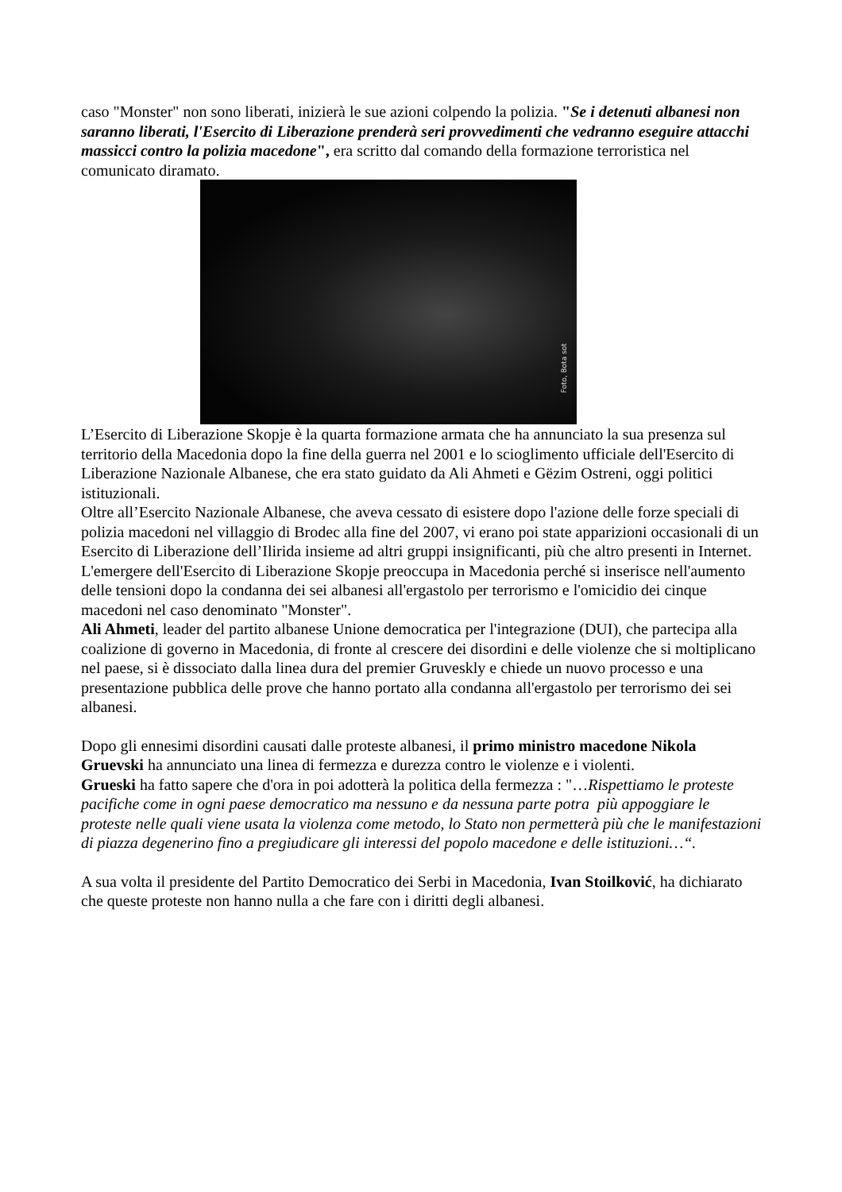caso "Monster" non sono liberati, inizierà le sue azioni colpendo la polizia. "Se i detenuti albanesi non saranno liberati, l'Esercito di Liberazione prenderà seri provvedimenti che vedranno eseguire attacchi massicci contro la polizia macedone", era scritto dal comando della formazione terroristica nel comunicato diramato.
Foto, Bota sot
L’Esercito di Liberazione Skopje è la quarta formazione armata che ha annunciato la sua presenza sul territorio della Macedonia dopo la fine della guerra nel 2001 e lo scioglimento ufficiale dell'Esercito di Liberazione Nazionale Albanese, che era stato guidato da Ali Ahmeti e Gëzim Ostreni, oggi politici istituzionali.
Oltre all’Esercito Nazionale Albanese, che aveva cessato di esistere dopo l'azione delle forze speciali di polizia macedoni nel villaggio di Brodec alla fine del 2007, vi erano poi state apparizioni occasionali di un Esercito di Liberazione dell’Ilirida insieme ad altri gruppi insignificanti, più che altro presenti in Internet.
L'emergere dell'Esercito di Liberazione Skopje preoccupa in Macedonia perché si inserisce nell'aumento delle tensioni dopo la condanna dei sei albanesi all'ergastolo per terrorismo e l'omicidio dei cinque macedoni nel caso denominato "Monster".
Ali Ahmeti, leader del partito albanese Unione democratica per l'integrazione (DUI), che partecipa alla coalizione di governo in Macedonia, di fronte al crescere dei disordini e delle violenze che si moltiplicano nel paese, si è dissociato dalla linea dura del premier Gruveskly e chiede un nuovo processo e una presentazione pubblica delle prove che hanno portato alla condanna all'ergastolo per terrorismo dei sei albanesi.
Dopo gli ennesimi disordini causati dalle proteste albanesi, il primo ministro macedone Nikola Gruevski ha annunciato una linea di fermezza e durezza contro le violenze e i violenti.
Grueski ha fatto sapere che d'ora in poi adotterà la politica della fermezza : "…Rispettiamo le proteste pacifiche come in ogni paese democratico ma nessuno e da nessuna parte potra più appoggiare le proteste nelle quali viene usata la violenza come metodo, lo Stato non permetterà più che le manifestazioni di piazza degenerino fino a pregiudicare gli interessi del popolo macedone e delle istituzioni…“.
A sua volta il presidente del Partito Democratico dei Serbi in Macedonia, Ivan Stoilković, ha dichiarato che queste proteste non hanno nulla a che fare con i diritti degli albanesi.